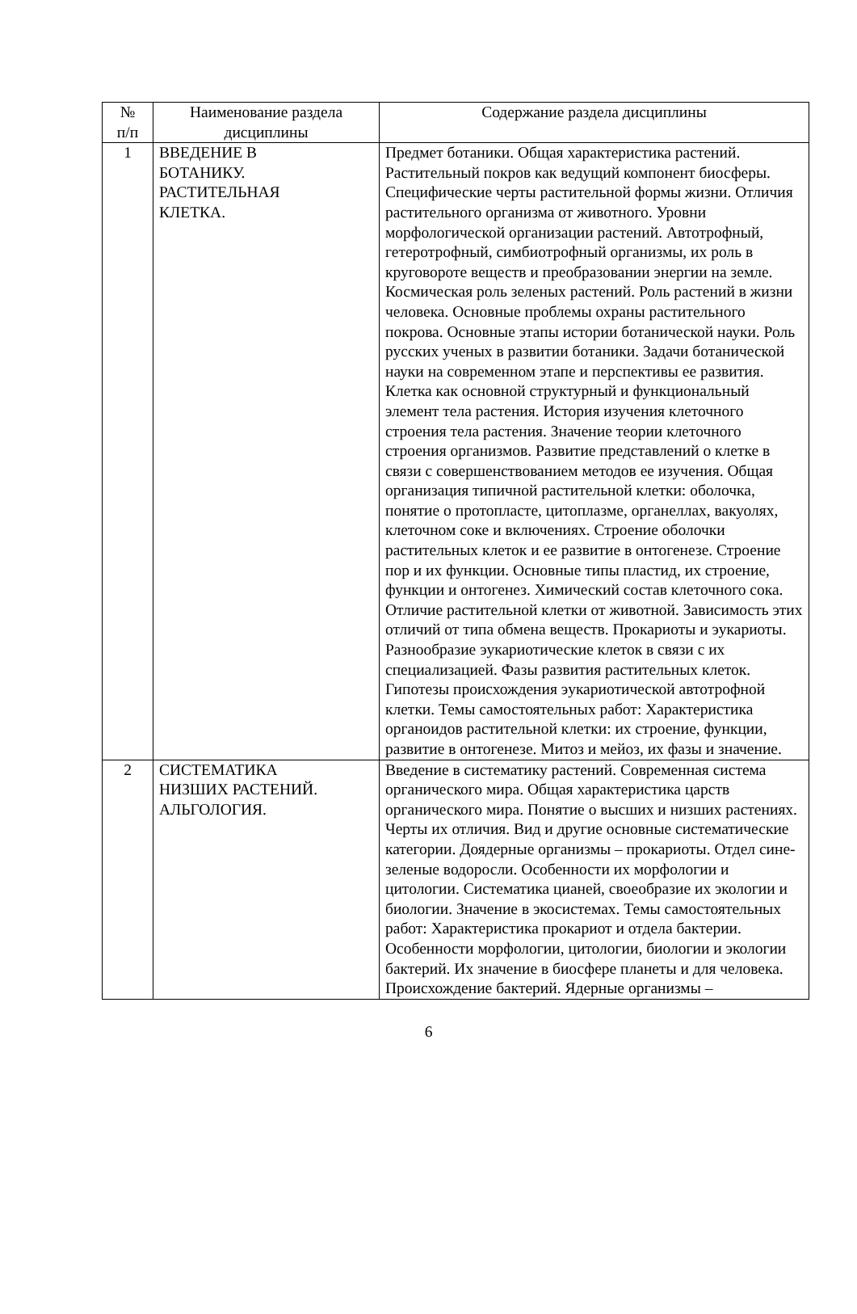| № п/п | Наименование раздела дисциплины | Содержание раздела дисциплины |
| --- | --- | --- |
| 1 | ВВЕДЕНИЕ В БОТАНИКУ. РАСТИТЕЛЬНАЯ КЛЕТКА. | Предмет ботаники. Общая характеристика растений. Растительный покров как ведущий компонент биосферы. Специфические черты растительной формы жизни. Отличия растительного организма от животного. Уровни морфологической организации растений. Автотрофный, гетеротрофный, симбиотрофный организмы, их роль в круговороте веществ и преобразовании энергии на земле. Космическая роль зеленых растений. Роль растений в жизни человека. Основные проблемы охраны растительного покрова. Основные этапы истории ботанической науки. Роль русских ученых в развитии ботаники. Задачи ботанической науки на современном этапе и перспективы ее развития. Клетка как основной структурный и функциональный элемент тела растения. История изучения клеточного строения тела растения. Значение теории клеточного строения организмов. Развитие представлений о клетке в связи с совершенствованием методов ее изучения. Общая организация типичной растительной клетки: оболочка, понятие о протопласте, цитоплазме, органеллах, вакуолях, клеточном соке и включениях. Строение оболочки растительных клеток и ее развитие в онтогенезе. Строение пор и их функции. Основные типы пластид, их строение, функции и онтогенез. Химический состав клеточного сока. Отличие растительной клетки от животной. Зависимость этих отличий от типа обмена веществ. Прокариоты и эукариоты. Разнообразие эукариотические клеток в связи с их специализацией. Фазы развития растительных клеток. Гипотезы происхождения эукариотической автотрофной клетки. Темы самостоятельных работ: Характеристика органоидов растительной клетки: их строение, функции, развитие в онтогенезе. Митоз и мейоз, их фазы и значение. |
| 2 | СИСТЕМАТИКА НИЗШИХ РАСТЕНИЙ. АЛЬГОЛОГИЯ. | Введение в систематику растений. Современная система органического мира. Общая характеристика царств органического мира. Понятие о высших и низших растениях. Черты их отличия. Вид и другие основные систематические категории. Доядерные организмы – прокариоты. Отдел сине-зеленые водоросли. Особенности их морфологии и цитологии. Систематика цианей, своеобразие их экологии и биологии. Значение в экосистемах. Темы самостоятельных работ: Характеристика прокариот и отдела бактерии. Особенности морфологии, цитологии, биологии и экологии бактерий. Их значение в биосфере планеты и для человека. Происхождение бактерий. Ядерные организмы – |
6